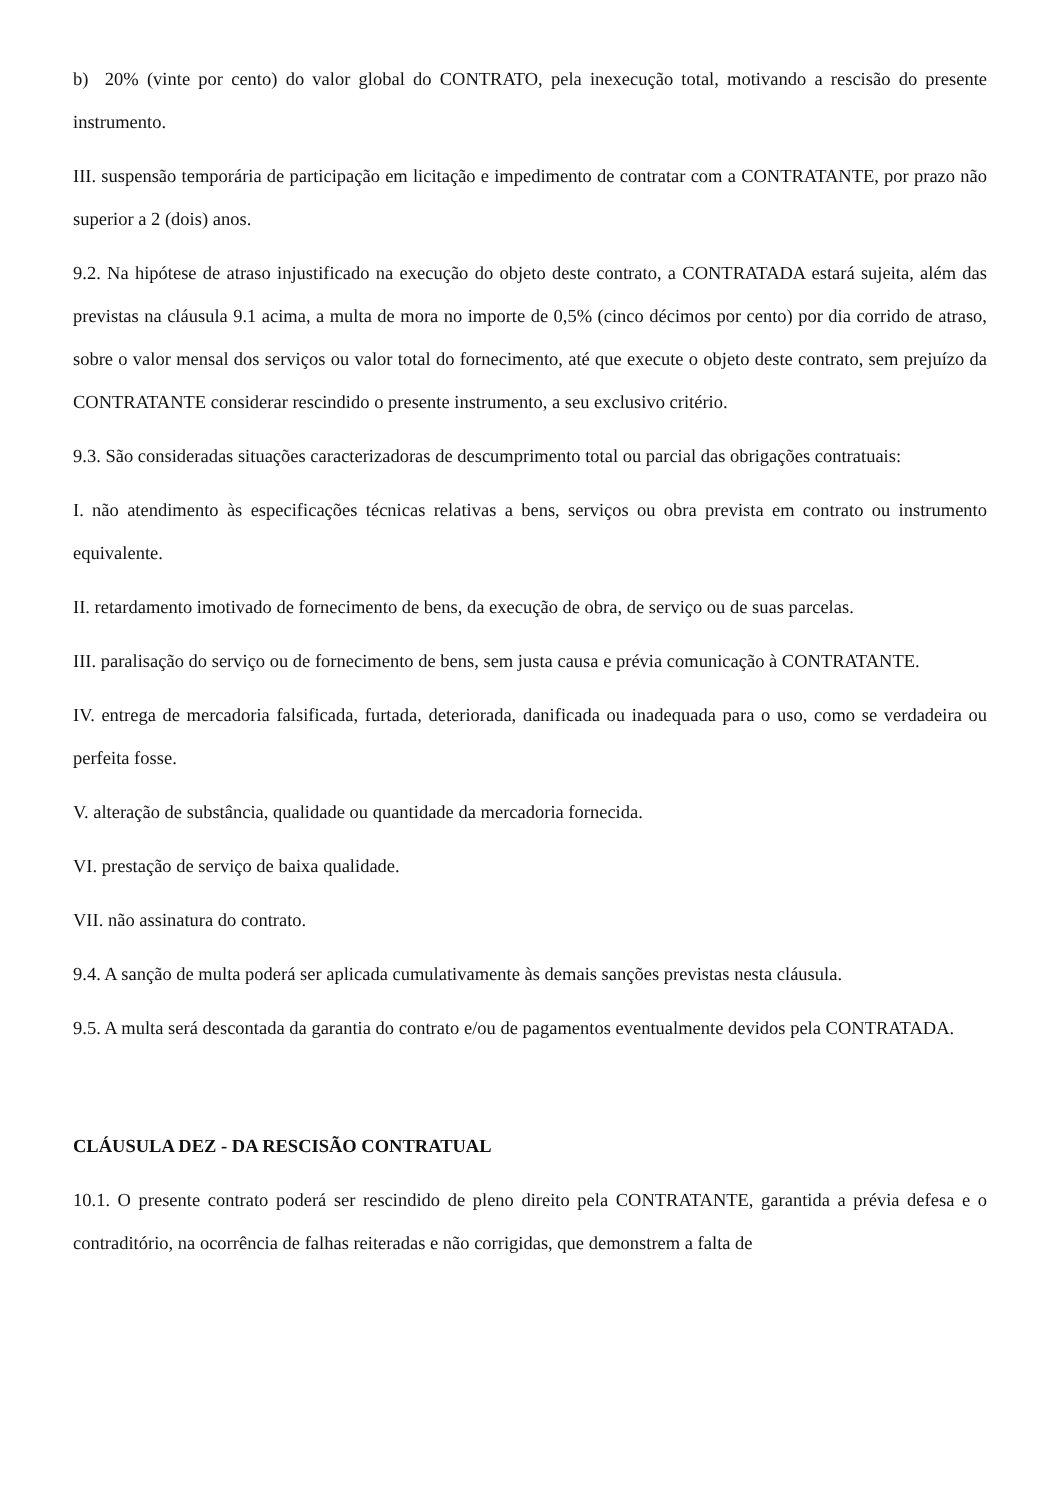b) 20% (vinte por cento) do valor global do CONTRATO, pela inexecução total, motivando a rescisão do presente instrumento.
III. suspensão temporária de participação em licitação e impedimento de contratar com a CONTRATANTE, por prazo não superior a 2 (dois) anos.
9.2. Na hipótese de atraso injustificado na execução do objeto deste contrato, a CONTRATADA estará sujeita, além das previstas na cláusula 9.1 acima, a multa de mora no importe de 0,5% (cinco décimos por cento) por dia corrido de atraso, sobre o valor mensal dos serviços ou valor total do fornecimento, até que execute o objeto deste contrato, sem prejuízo da CONTRATANTE considerar rescindido o presente instrumento, a seu exclusivo critério.
9.3. São consideradas situações caracterizadoras de descumprimento total ou parcial das obrigações contratuais:
I. não atendimento às especificações técnicas relativas a bens, serviços ou obra prevista em contrato ou instrumento equivalente.
II. retardamento imotivado de fornecimento de bens, da execução de obra, de serviço ou de suas parcelas.
III. paralisação do serviço ou de fornecimento de bens, sem justa causa e prévia comunicação à CONTRATANTE.
IV. entrega de mercadoria falsificada, furtada, deteriorada, danificada ou inadequada para o uso, como se verdadeira ou perfeita fosse.
V. alteração de substância, qualidade ou quantidade da mercadoria fornecida.
VI. prestação de serviço de baixa qualidade.
VII. não assinatura do contrato.
9.4. A sanção de multa poderá ser aplicada cumulativamente às demais sanções previstas nesta cláusula.
9.5. A multa será descontada da garantia do contrato e/ou de pagamentos eventualmente devidos pela CONTRATADA.
CLÁUSULA DEZ - DA RESCISÃO CONTRATUAL
10.1. O presente contrato poderá ser rescindido de pleno direito pela CONTRATANTE, garantida a prévia defesa e o contraditório, na ocorrência de falhas reiteradas e não corrigidas, que demonstrem a falta de